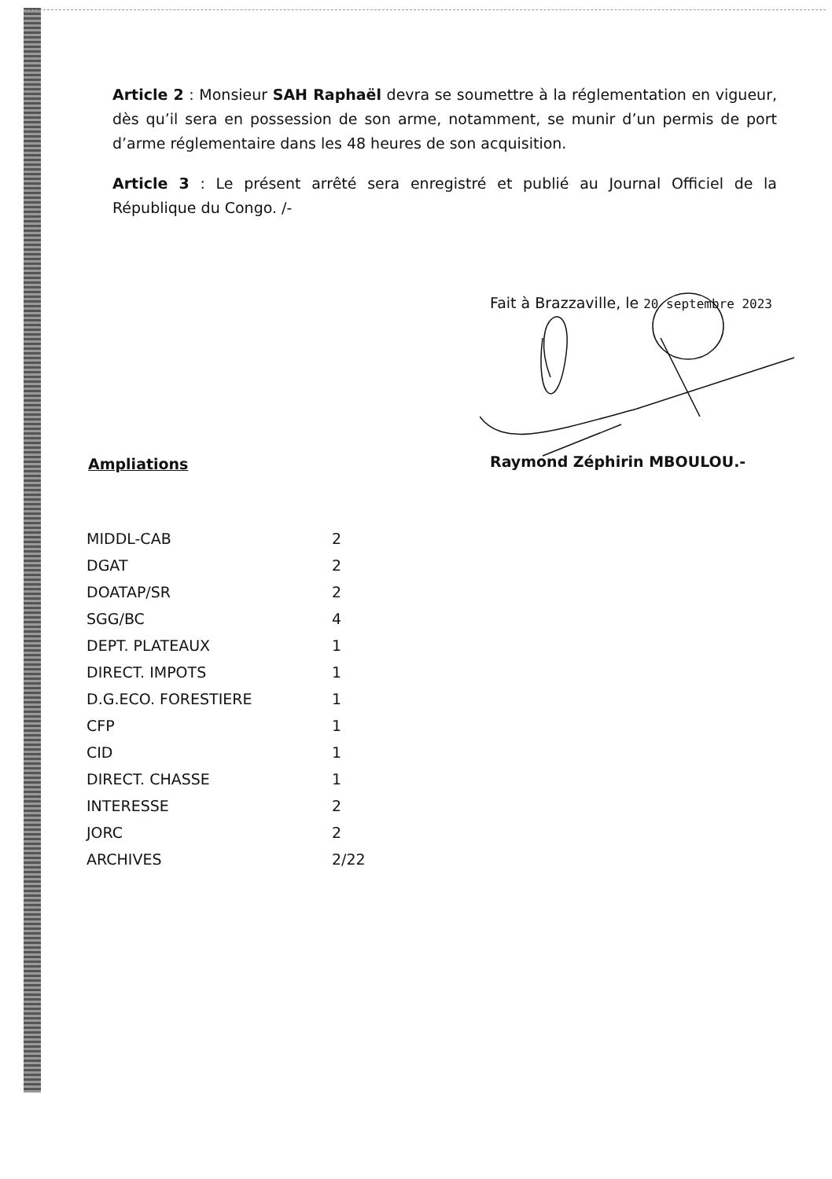Article 2 : Monsieur SAH Raphaël devra se soumettre à la réglementation en vigueur, dès qu’il sera en possession de son arme, notamment, se munir d’un permis de port d’arme réglementaire dans les 48 heures de son acquisition.
Article 3 : Le présent arrêté sera enregistré et publié au Journal Officiel de la République du Congo. /-
Fait à Brazzaville, le 20 septembre 2023
Raymond Zéphirin MBOULOU.-
Ampliations
| MIDDL-CAB | 2 |
| DGAT | 2 |
| DOATAP/SR | 2 |
| SGG/BC | 4 |
| DEPT. PLATEAUX | 1 |
| DIRECT. IMPOTS | 1 |
| D.G.ECO. FORESTIERE | 1 |
| CFP | 1 |
| CID | 1 |
| DIRECT. CHASSE | 1 |
| INTERESSE | 2 |
| JORC | 2 |
| ARCHIVES | 2/22 |